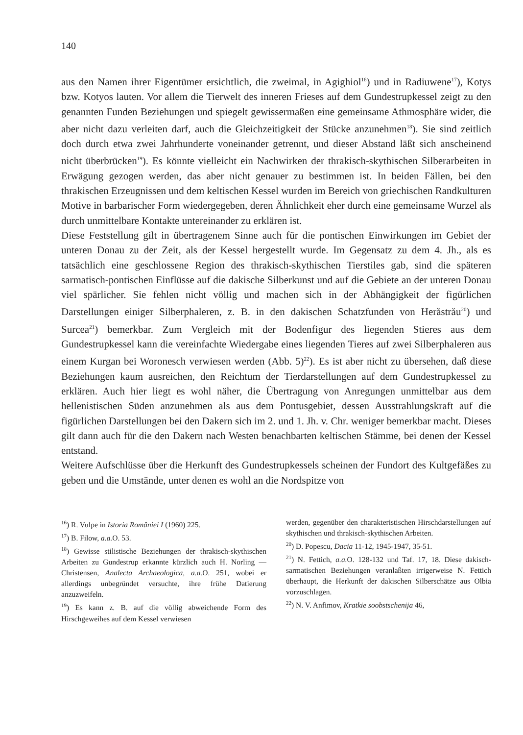140
aus den Namen ihrer Eigentümer ersichtlich, die zweimal, in Agighiol<sup>16</sup>) und in Radiuwene<sup>17</sup>), Kotys bzw. Kotyos lauten. Vor allem die Tierwelt des inneren Frieses auf dem Gundestrupkessel zeigt zu den genannten Funden Beziehungen und spiegelt gewissermaßen eine gemeinsame Athmosphäre wider, die aber nicht dazu verleiten darf, auch die Gleichzeitigkeit der Stücke anzunehmen<sup>18</sup>). Sie sind zeitlich doch durch etwa zwei Jahrhunderte voneinander getrennt, und dieser Abstand läßt sich anscheinend nicht überbrücken<sup>19</sup>). Es könnte vielleicht ein Nachwirken der thrakisch-skythischen Silberarbeiten in Erwägung gezogen werden, das aber nicht genauer zu bestimmen ist. In beiden Fällen, bei den thrakischen Erzeugnissen und dem keltischen Kessel wurden im Bereich von griechischen Randkulturen Motive in barbarischer Form wiedergegeben, deren Ähnlichkeit eher durch eine gemeinsame Wurzel als durch unmittelbare Kontakte untereinander zu erklären ist.
Diese Feststellung gilt in übertragenem Sinne auch für die pontischen Einwirkungen im Gebiet der unteren Donau zu der Zeit, als der Kessel hergestellt wurde. Im Gegensatz zu dem 4. Jh., als es tatsächlich eine geschlossene Region des thrakisch-skythischen Tierstiles gab, sind die späteren sarmatisch-pontischen Einflüsse auf die dakische Silberkunst und auf die Gebiete an der unteren Donau viel spärlicher. Sie fehlen nicht völlig und machen sich in der Abhängigkeit der figürlichen Darstellungen einiger Silberphaleren, z. B. in den dakischen Schatzfunden von Herăstrău<sup>20</sup>) und Surcea<sup>21</sup>) bemerkbar. Zum Vergleich mit der Bodenfigur des liegenden Stieres aus dem Gundestrupkessel kann die vereinfachte Wiedergabe eines liegenden Tieres auf zwei Silberphaleren aus einem Kurgan bei Woronesch verwiesen werden (Abb. 5)<sup>22</sup>). Es ist aber nicht zu übersehen, daß diese Beziehungen kaum ausreichen, den Reichtum der Tierdarstellungen auf dem Gundestrupkessel zu erklären. Auch hier liegt es wohl näher, die Übertragung von Anregungen unmittelbar aus dem hellenistischen Süden anzunehmen als aus dem Pontusgebiet, dessen Ausstrahlungskraft auf die figürlichen Darstellungen bei den Dakern sich im 2. und 1. Jh. v. Chr. weniger bemerkbar macht. Dieses gilt dann auch für die den Dakern nach Westen benachbarten keltischen Stämme, bei denen der Kessel entstand.
Weitere Aufschlüsse über die Herkunft des Gundestrupkessels scheinen der Fundort des Kultgefäßes zu geben und die Umstände, unter denen es wohl an die Nordspitze von
<sup>16</sup>) R. Vulpe in Istoria României I (1960) 225.
<sup>17</sup>) B. Filow, a.a. O. 53.
<sup>18</sup>) Gewisse stilistische Beziehungen der thrakisch-skythischen Arbeiten zu Gundestrup erkannte kürzlich auch H. Norling — Christensen, Analecta Archaeologica, a.a. O. 251, wobei er allerdings unbegründet versuchte, ihre frühe Datierung anzuzweifeln.
<sup>19</sup>) Es kann z. B. auf die völlig abweichende Form des Hirschgeweihes auf dem Kessel verwiesen
werden, gegenüber den charakteristischen Hirschdarstellungen auf skythischen und thrakisch-skythischen Arbeiten.
<sup>20</sup>) D. Popescu, Dacia 11-12, 1945-1947, 35-51.
<sup>21</sup>) N. Fettich, a.a. O. 128-132 und Taf. 17, 18. Diese dakisch-sarmatischen Beziehungen veranlaßten irrigerweise N. Fettich überhaupt, die Herkunft der dakischen Silberschätze aus Olbia vorzuschlagen.
<sup>22</sup>) N. V. Anfimov, Kratkie soobstschenija 46,